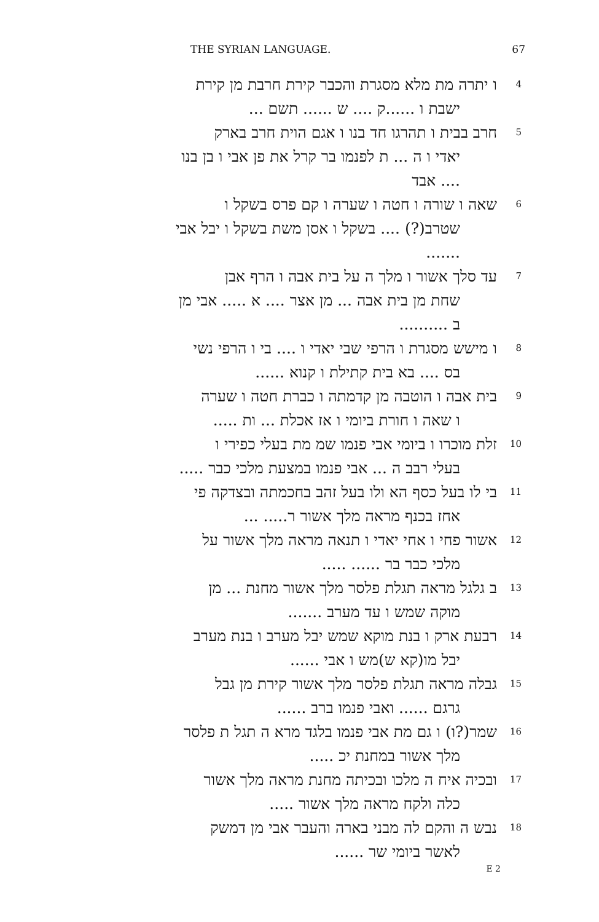THE SYRIAN LANGUAGE. 67
4
ו יתרה מת מלא מסגרת והכבר קירת חרבת מן קירת
ישבת ו ......ק .... ש ...... תשם ...
5
חרב בבית ו תהרגו חד בנו ו אגם הוית חרב בארק
יאדי ו ה ... ת לפנמו בר קרל את פן אבי ו בן בנו
.... אבד
6
שאה ו שורה ו חטה ו שערה ו קם פרס בשקל ו
שטרב(?) .... בשקל ו אסן משת בשקל ו יבל אבי
.......
7
עד סלך אשור ו מלך ה על בית אבה ו הרף אבן
שחת מן בית אבה ... מן אצר .... א ..... אבי מן
ב ..........
8
ו מישש מסגרת ו הרפי שבי יאדי ו .... בי ו הרפי נשי
בס .... בא בית קתילת ו קנוא ......
9
בית אבה ו הוטבה מן קדמתה ו כברת חטה ו שערה
ו שאה ו חורת ביומי ו אז אכלת ... ות .....
10
זלת מוכרו ו ביומי אבי פנמו שמ מת בעלי כפירי ו
בעלי רבב ה ... אבי פנמו במצעת מלכי כבר .....
11
בי לו בעל כסף הא ולו בעל זהב בחכמתה ובצדקה פי
אחז בכנף מראה מלך אשור ר..... ...
12
אשור פחי ו אחי יאדי ו תנאה מראה מלך אשור על
מלכי כבר בר ...... .....
13
ב גלגל מראה תגלת פלסר מלך אשור מחנת ... מן
מוקה שמש ו עד מערב .......
14
רבעת ארק ו בנת מוקא שמש יבל מערב ו בנת מערב
יבל מו(קא ש)מש ו אבי ......
15
גבלה מראה תגלת פלסר מלך אשור קירת מן גבל
גרגם ...... ואבי פנמו ברב ......
16
שמר(?ו) ו גם מת אבי פנמו בלגד מרא ה תגל ת פלסר
מלך אשור במחנת יכ .....
17
ובכיה איח ה מלכו ובכיתה מחנת מראה מלך אשור
כלה ולקח מראה מלך אשור .....
18
נבש ה והקם לה מבני בארה והעבר אבי מן דמשק
לאשר ביומי שר ......
E 2